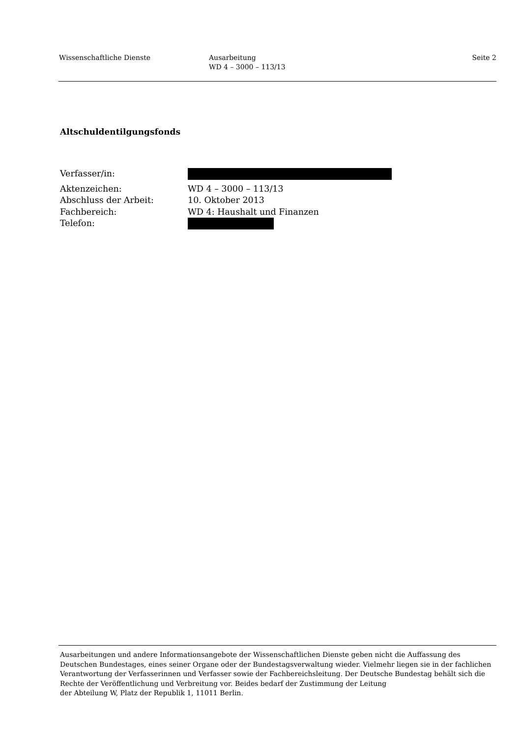Wissenschaftliche Dienste Ausarbeitung
WD 4 – 3000 – 113/13
Seite 2
Altschuldentilgungsfonds
Verfasser/in:
Aktenzeichen: WD 4 – 3000 – 113/13
Abschluss der Arbeit: 10. Oktober 2013
Fachbereich: WD 4: Haushalt und Finanzen
Telefon:
Ausarbeitungen und andere Informationsangebote der Wissenschaftlichen Dienste geben nicht die Auffassung des Deutschen Bundestages, eines seiner Organe oder der Bundestagsverwaltung wieder. Vielmehr liegen sie in der fachlichen Verantwortung der Verfasserinnen und Verfasser sowie der Fachbereichsleitung. Der Deutsche Bundestag behält sich die Rechte der Veröffentlichung und Verbreitung vor. Beides bedarf der Zustimmung der Leitung
der Abteilung W, Platz der Republik 1, 11011 Berlin.